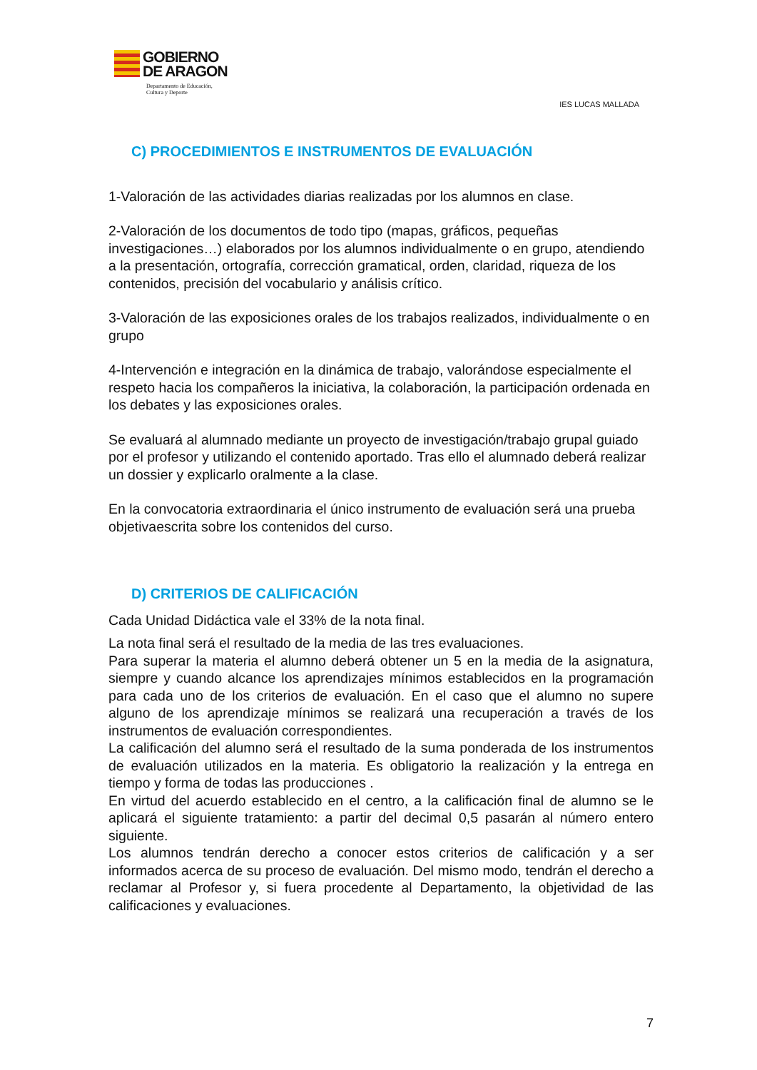GOBIERNO
DE ARAGON
Departamento de Educación,
Cultura y Deporte
IES LUCAS MALLADA
C) PROCEDIMIENTOS E INSTRUMENTOS DE EVALUACIÓN
1-Valoración de las actividades diarias realizadas por los alumnos en clase.
2-Valoración de los documentos de todo tipo (mapas, gráficos, pequeñas investigaciones…) elaborados por los alumnos individualmente o en grupo, atendiendo a la presentación, ortografía, corrección gramatical, orden, claridad, riqueza de los contenidos, precisión del vocabulario y análisis crítico.
3-Valoración de las exposiciones orales de los trabajos realizados, individualmente o en grupo
4-Intervención e integración en la dinámica de trabajo, valorándose especialmente el respeto hacia los compañeros la iniciativa, la colaboración, la participación ordenada en los debates y las exposiciones orales.
Se evaluará al alumnado mediante un proyecto de investigación/trabajo grupal guiado por el profesor y utilizando el contenido aportado. Tras ello el alumnado deberá realizar un dossier y explicarlo oralmente a la clase.
En la convocatoria extraordinaria el único instrumento de evaluación será una prueba objetivaescrita sobre los contenidos del curso.
D) CRITERIOS DE CALIFICACIÓN
Cada Unidad Didáctica vale el 33% de la nota final.
La nota final será el resultado de la media de las tres evaluaciones.
Para superar la materia el alumno deberá obtener un 5 en la media de la asignatura, siempre y cuando alcance los aprendizajes mínimos establecidos en la programación para cada uno de los criterios de evaluación. En el caso que el alumno no supere alguno de los aprendizaje mínimos se realizará una recuperación a través de los instrumentos de evaluación correspondientes.
La calificación del alumno será el resultado de la suma ponderada de los instrumentos de evaluación utilizados en la materia. Es obligatorio la realización y la entrega en tiempo y forma de todas las producciones .
En virtud del acuerdo establecido en el centro, a la calificación final de alumno se le aplicará el siguiente tratamiento: a partir del decimal 0,5 pasarán al número entero siguiente.
Los alumnos tendrán derecho a conocer estos criterios de calificación y a ser informados acerca de su proceso de evaluación. Del mismo modo, tendrán el derecho a reclamar al Profesor y, si fuera procedente al Departamento, la objetividad de las calificaciones y evaluaciones.
7